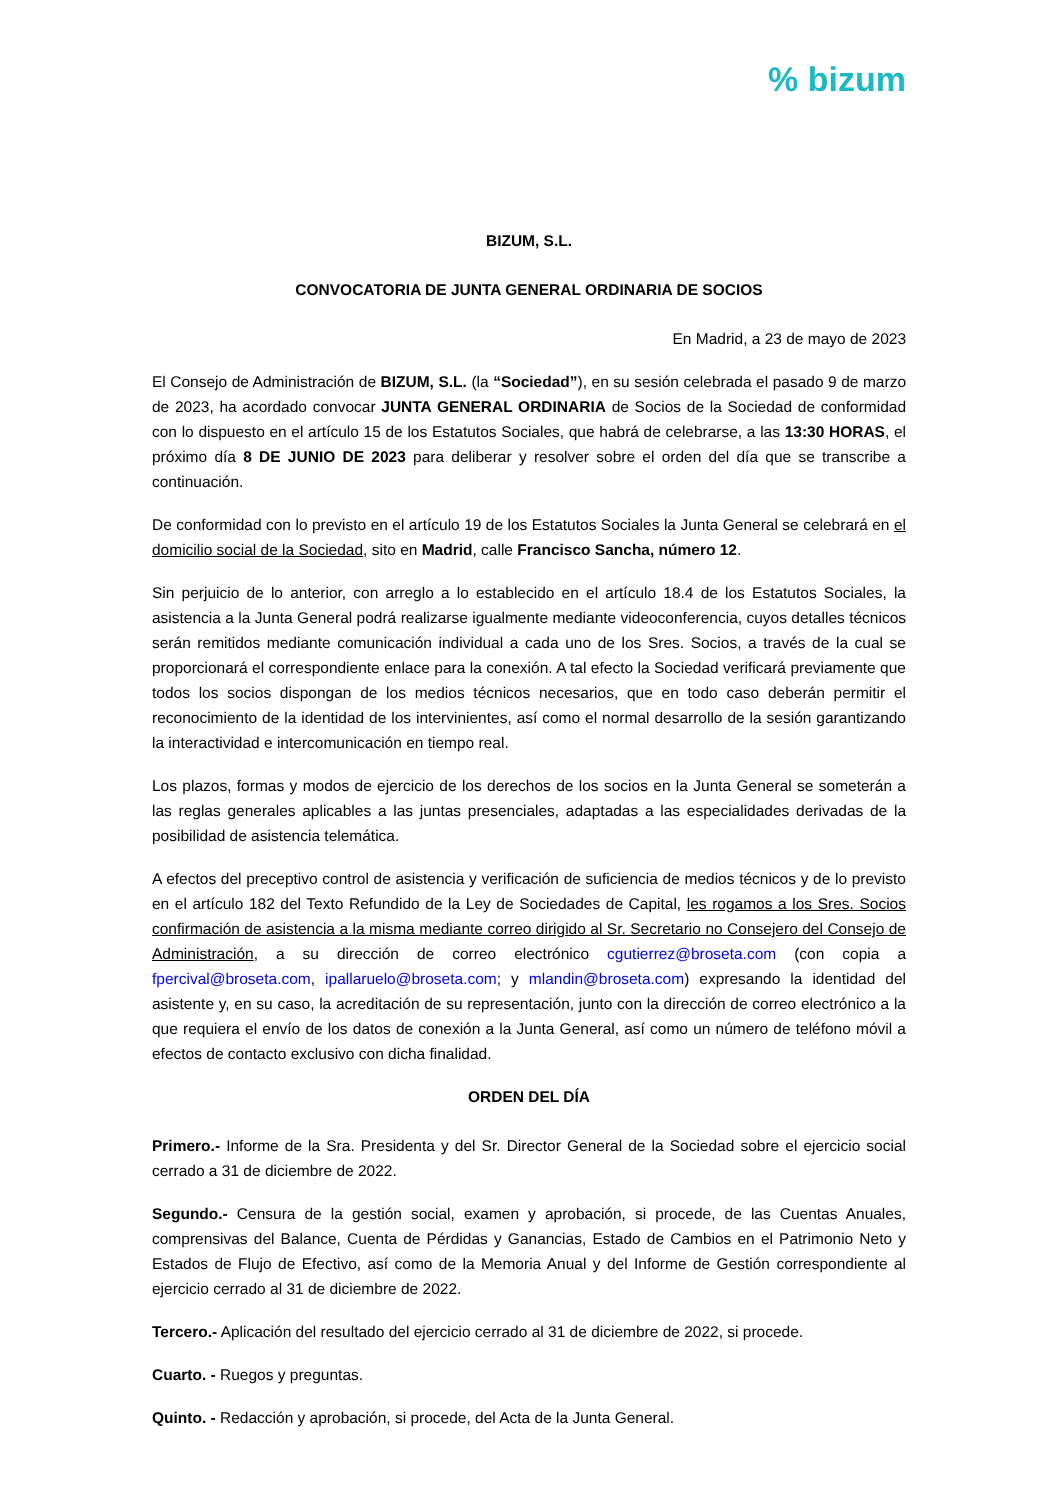% bizum
BIZUM, S.L.
CONVOCATORIA DE JUNTA GENERAL ORDINARIA DE SOCIOS
En Madrid, a 23 de mayo de 2023
El Consejo de Administración de BIZUM, S.L. (la “Sociedad”), en su sesión celebrada el pasado 9 de marzo de 2023, ha acordado convocar JUNTA GENERAL ORDINARIA de Socios de la Sociedad de conformidad con lo dispuesto en el artículo 15 de los Estatutos Sociales, que habrá de celebrarse, a las 13:30 HORAS, el próximo día 8 DE JUNIO DE 2023 para deliberar y resolver sobre el orden del día que se transcribe a continuación.
De conformidad con lo previsto en el artículo 19 de los Estatutos Sociales la Junta General se celebrará en el domicilio social de la Sociedad, sito en Madrid, calle Francisco Sancha, número 12.
Sin perjuicio de lo anterior, con arreglo a lo establecido en el artículo 18.4 de los Estatutos Sociales, la asistencia a la Junta General podrá realizarse igualmente mediante videoconferencia, cuyos detalles técnicos serán remitidos mediante comunicación individual a cada uno de los Sres. Socios, a través de la cual se proporcionará el correspondiente enlace para la conexión. A tal efecto la Sociedad verificará previamente que todos los socios dispongan de los medios técnicos necesarios, que en todo caso deberán permitir el reconocimiento de la identidad de los intervinientes, así como el normal desarrollo de la sesión garantizando la interactividad e intercomunicación en tiempo real.
Los plazos, formas y modos de ejercicio de los derechos de los socios en la Junta General se someterán a las reglas generales aplicables a las juntas presenciales, adaptadas a las especialidades derivadas de la posibilidad de asistencia telemática.
A efectos del preceptivo control de asistencia y verificación de suficiencia de medios técnicos y de lo previsto en el artículo 182 del Texto Refundido de la Ley de Sociedades de Capital, les rogamos a los Sres. Socios confirmación de asistencia a la misma mediante correo dirigido al Sr. Secretario no Consejero del Consejo de Administración, a su dirección de correo electrónico cgutierrez@broseta.com (con copia a fpercival@broseta.com, ipallaruelo@broseta.com; y mlandin@broseta.com) expresando la identidad del asistente y, en su caso, la acreditación de su representación, junto con la dirección de correo electrónico a la que requiera el envío de los datos de conexión a la Junta General, así como un número de teléfono móvil a efectos de contacto exclusivo con dicha finalidad.
ORDEN DEL DÍA
Primero.- Informe de la Sra. Presidenta y del Sr. Director General de la Sociedad sobre el ejercicio social cerrado a 31 de diciembre de 2022.
Segundo.- Censura de la gestión social, examen y aprobación, si procede, de las Cuentas Anuales, comprensivas del Balance, Cuenta de Pérdidas y Ganancias, Estado de Cambios en el Patrimonio Neto y Estados de Flujo de Efectivo, así como de la Memoria Anual y del Informe de Gestión correspondiente al ejercicio cerrado al 31 de diciembre de 2022.
Tercero.- Aplicación del resultado del ejercicio cerrado al 31 de diciembre de 2022, si procede.
Cuarto. - Ruegos y preguntas.
Quinto. - Redacción y aprobación, si procede, del Acta de la Junta General.